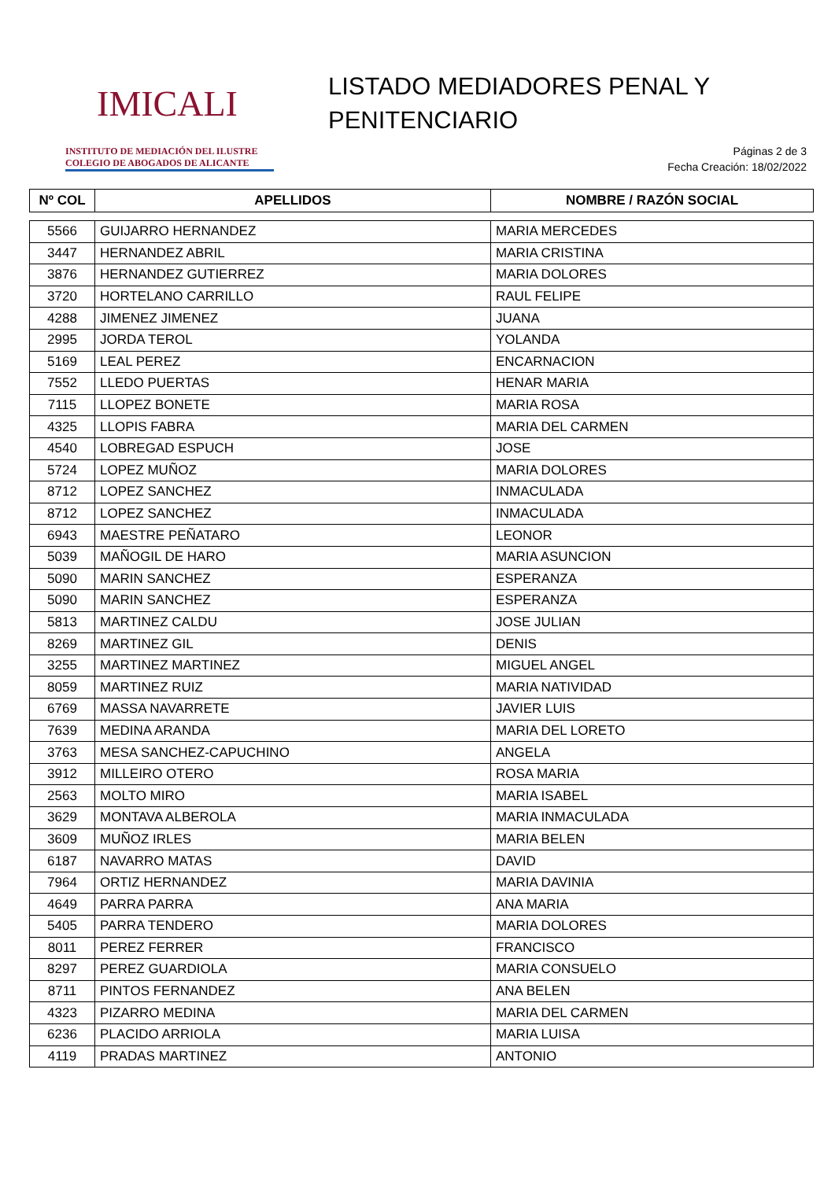IMICALI
INSTITUTO DE MEDIACIÓN DEL ILUSTRE
COLEGIO DE ABOGADOS DE ALICANTE
LISTADO MEDIADORES PENAL Y
PENITENCIARIO
Páginas 2 de 3
Fecha Creación: 18/02/2022
| Nº COL | APELLIDOS | NOMBRE / RAZÓN SOCIAL |
| --- | --- | --- |
| 5566 | GUIJARRO HERNANDEZ | MARIA MERCEDES |
| 3447 | HERNANDEZ ABRIL | MARIA CRISTINA |
| 3876 | HERNANDEZ GUTIERREZ | MARIA DOLORES |
| 3720 | HORTELANO CARRILLO | RAUL FELIPE |
| 4288 | JIMENEZ JIMENEZ | JUANA |
| 2995 | JORDA TEROL | YOLANDA |
| 5169 | LEAL PEREZ | ENCARNACION |
| 7552 | LLEDO PUERTAS | HENAR MARIA |
| 7115 | LLOPEZ BONETE | MARIA ROSA |
| 4325 | LLOPIS FABRA | MARIA DEL CARMEN |
| 4540 | LOBREGAD ESPUCH | JOSE |
| 5724 | LOPEZ MUÑOZ | MARIA DOLORES |
| 8712 | LOPEZ SANCHEZ | INMACULADA |
| 8712 | LOPEZ SANCHEZ | INMACULADA |
| 6943 | MAESTRE PEÑATARO | LEONOR |
| 5039 | MAÑOGIL DE HARO | MARIA ASUNCION |
| 5090 | MARIN SANCHEZ | ESPERANZA |
| 5090 | MARIN SANCHEZ | ESPERANZA |
| 5813 | MARTINEZ CALDU | JOSE JULIAN |
| 8269 | MARTINEZ GIL | DENIS |
| 3255 | MARTINEZ MARTINEZ | MIGUEL ANGEL |
| 8059 | MARTINEZ RUIZ | MARIA NATIVIDAD |
| 6769 | MASSA NAVARRETE | JAVIER LUIS |
| 7639 | MEDINA ARANDA | MARIA DEL LORETO |
| 3763 | MESA SANCHEZ-CAPUCHINO | ANGELA |
| 3912 | MILLEIRO OTERO | ROSA MARIA |
| 2563 | MOLTO MIRO | MARIA ISABEL |
| 3629 | MONTAVA ALBEROLA | MARIA INMACULADA |
| 3609 | MUÑOZ IRLES | MARIA BELEN |
| 6187 | NAVARRO MATAS | DAVID |
| 7964 | ORTIZ HERNANDEZ | MARIA DAVINIA |
| 4649 | PARRA PARRA | ANA MARIA |
| 5405 | PARRA TENDERO | MARIA DOLORES |
| 8011 | PEREZ FERRER | FRANCISCO |
| 8297 | PEREZ GUARDIOLA | MARIA CONSUELO |
| 8711 | PINTOS FERNANDEZ | ANA BELEN |
| 4323 | PIZARRO MEDINA | MARIA DEL CARMEN |
| 6236 | PLACIDO ARRIOLA | MARIA LUISA |
| 4119 | PRADAS MARTINEZ | ANTONIO |